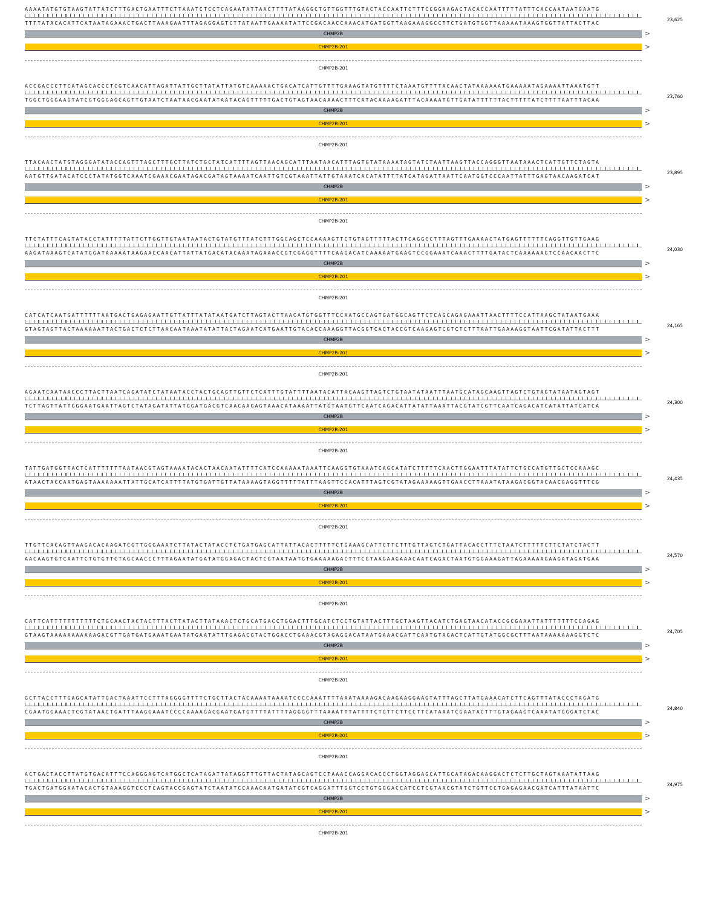AAAATATGTGTAAGTATTATCTTTGACTGAATTTCTTAAATCTCCTCAGAATATTAACTTTTATAAGGCTGTTGGTTTGTACTACCAATTCTTTCCGGAAGACTACACCAATTTTTATTTCACCAATAATGAATG
TTTTATACACATTCATAATAGAAACTGACTTAAAGAATTTAGAGGAGTCTTATAATTGAAAATATTCCGACAACCAAACATGATGGTTAAGAAAGGCCTTCTGATGTGGTTAAAAATAAAGTGGTTATTACTTAC
23,625
CHMP2B >
CHMP2B-201 >
CHMP2B-201
ACCGACCCTTCATAGCACCCTCGTCAACATTAGATTATTGCTTATATTATGTCAAAAACTGACATCATTGTTTTGAAAGTATGTTTTCTAAATGTTTTACAACTATAAAAAATGAAAAATAGAAAATTAAATGTT
TGGCTGGGAAGTATCGTGGGAGCAGTTGTAATCTAATAACGAATATAATACAGTTTTTGACTGTAGTAACAAAACTTTCATACAAAAGATTTACAAAATGTTGATATTTTTTACTTTTTATCTTTTAATTTACAA
23,760
CHMP2B >
CHMP2B-201 >
CHMP2B-201
TTACAACTATGTAGGGATATACCAGTTTAGCTTTGCTTATCTGCTATCATTTTAGTTAACAGCATTTAATAACATTTAGTGTATAAAATAGTATCTAATTAAGTTACCAGGGTTAATAAACTCATTGTTCTAGTA
AATGTTGATACATCCCTATATGGTCAAATCGAAACGAATAGACGATAGTAAAATCAATTGTCGTAAATTATTGTAAATCACATATTTTATCATAGATTAATTCAATGGTCCCAATTATTTGAGTAACAAGATCAT
23,895
CHMP2B >
CHMP2B-201 >
CHMP2B-201
TTCTATTTCAGTATACCTATTTTTATTCTTGGTTGTAATAATACTGTATGTTTATCTTTGGCAGCTCCAAAAGTTCTGTAGTTTTTACTTCAGGCCTTTAGTTTGAAAACTATGAGTTTTTTCAGGTTGTTGAAG
AAGATAAAGTCATATGGATAAAAATAAGAACCAACATTATTATGACATACAAATAGAAACCGTCGAGGTTTTCAAGACATCAAAAATGAAGTCCGGAAATCAAACTTTTGATACTCAAAAAAGTCCAACAACTTC
24,030
CHMP2B >
CHMP2B-201 >
CHMP2B-201
CATCATCAATGATTTTTTAATGACTGAGAGAATTGTTATTTATATAATGATCTTAGTACTTAACATGTGGTTTCCAATGCCAGTGATGGCAGTTCTCAGCAGAGAAATTAACTTTTCCATTAAGCTATAATGAAA
GTAGTAGTTACTAAAAAATTACTGACTCTCTTAACAATAAATATATTACTAGAATCATGAATTGTACACCAAAGGTTACGGTCACTACCGTCAAGAGTCGTCTCTTTAATTGAAAAGGTAATTCGATATTACTTT
24,165
CHMP2B >
CHMP2B-201 >
CHMP2B-201
AGAATCAATAACCCTTACTTAATCAGATATCTATAATACCTACTGCAGTTGTTCTCATTTGTATTTTAATACATTACAAGTTAGTCTGTAATATAATTTAATGCATAGCAAGTTAGTCTGTAGTATAATAGTAGT
TCTTAGTTATTGGGAATGAATTAGTCTATAGATATTATGGATGACGTCAACAAGAGTAAACATAAAATTATGTAATGTTCAATCAGACATTATATTAAATTACGTATCGTTCAATCAGACATCATATTATCATCA
24,300
CHMP2B >
CHMP2B-201 >
CHMP2B-201
TATTGATGGTTACTCATTTTTTTAATAACGTAGTAAAATACACTAACAATATTTTCATCCAAAAATAAATTCAAGGTGTAAATCAGCATATCTTTTTCAACTTGGAATTTATATTCTGCCATGTTGCTCCAAAGC
ATAACTACCAATGAGTAAAAAAATTATTGCATCATTTTATGTGATTGTTATAAAAGTAGGTTTTTATTTAAGTTCCACATTTAGTCGTATAGAAAAAGTTGAACCTTAAATATAAGACGGTACAACGAGGTTTCG
24,435
CHMP2B >
CHMP2B-201 >
CHMP2B-201
TTGTTCACAGTTAAGACACAAGATCGTTGGGAAATCTTATACTATACCTCTGATGAGCATTATTACACTTTTTCTGAAAGCATTCTTCTTTGTTAGTCTGATTACACCTTTCTAATCTTTTTCTTCTATCTACTT
AACAAGTGTCAATTCTGTGTTCTAGCAACCCTTTAGAATATGATATGGAGACTACTCGTAATAATGTGAAAAAGACTTTCGTAAGAAGAAACAATCAGACTAATGTGGAAAGATTAGAAAAAGAAGATAGATGAA
24,570
CHMP2B >
CHMP2B-201 >
CHMP2B-201
CATTCATTTTTTTTTTTCTGCAACTACTACTTTACTTATACTTATAAACTCTGCATGACCTGGACTTTGCATCTCCTGTATTACTTTGCTAAGTTACATCTGAGTAACATACCGCGAAATTATTTTTTTCCAGAG
GTAAGTAAAAAAAAAAAGACGTTGATGATGAAATGAATATGAATATTTGAGACGTACTGGACCTGAAACGTAGAGGACATAATGAAACGATTCAATGTAGACTCATTGTATGGCGCTTTAATAAAAAAAGGTCTC
24,705
CHMP2B >
CHMP2B-201 >
CHMP2B-201
GCTTACCTTTGAGCATATTGACTAAATTCCTTTAGGGGTTTTCTGCTTACTACAAAATAAAATCCCCAAATTTTAAATAAAAGACAAGAAGGAAGTATTTAGCTTATGAAACATCTTCAGTTTATACCCTAGATG
CGAATGGAAACTCGTATAACTGATTTAAGGAAATCCCCAAAAGACGAATGATGTTTTATTTTAGGGGTTTAAAATTTATTTTCTGTTCTTCCTTCATAAATCGAATACTTTGTAGAAGTCAAATATGGGATCTAC
24,840
CHMP2B >
CHMP2B-201 >
CHMP2B-201
ACTGACTACCTTATGTGACATTTCCAGGGAGTCATGGCTCATAGATTATAGGTTTGTTACTATAGCAGTCCTAAACCAGGACACCCTGGTAGGAGCATTGCATAGACAAGGACTCTCTTGCTAGTAAATATTAAG
TGACTGATGGAATACACTGTAAAGGTCCCTCAGTACCGAGTATCTAATATCCAAACAATGATATCGTCAGGATTTGGTCCTGTGGGACCATCCTCGTAACGTATCTGTTCCTGAGAGAACGATCATTTATAATTC
24,975
CHMP2B >
CHMP2B-201 >
CHMP2B-201